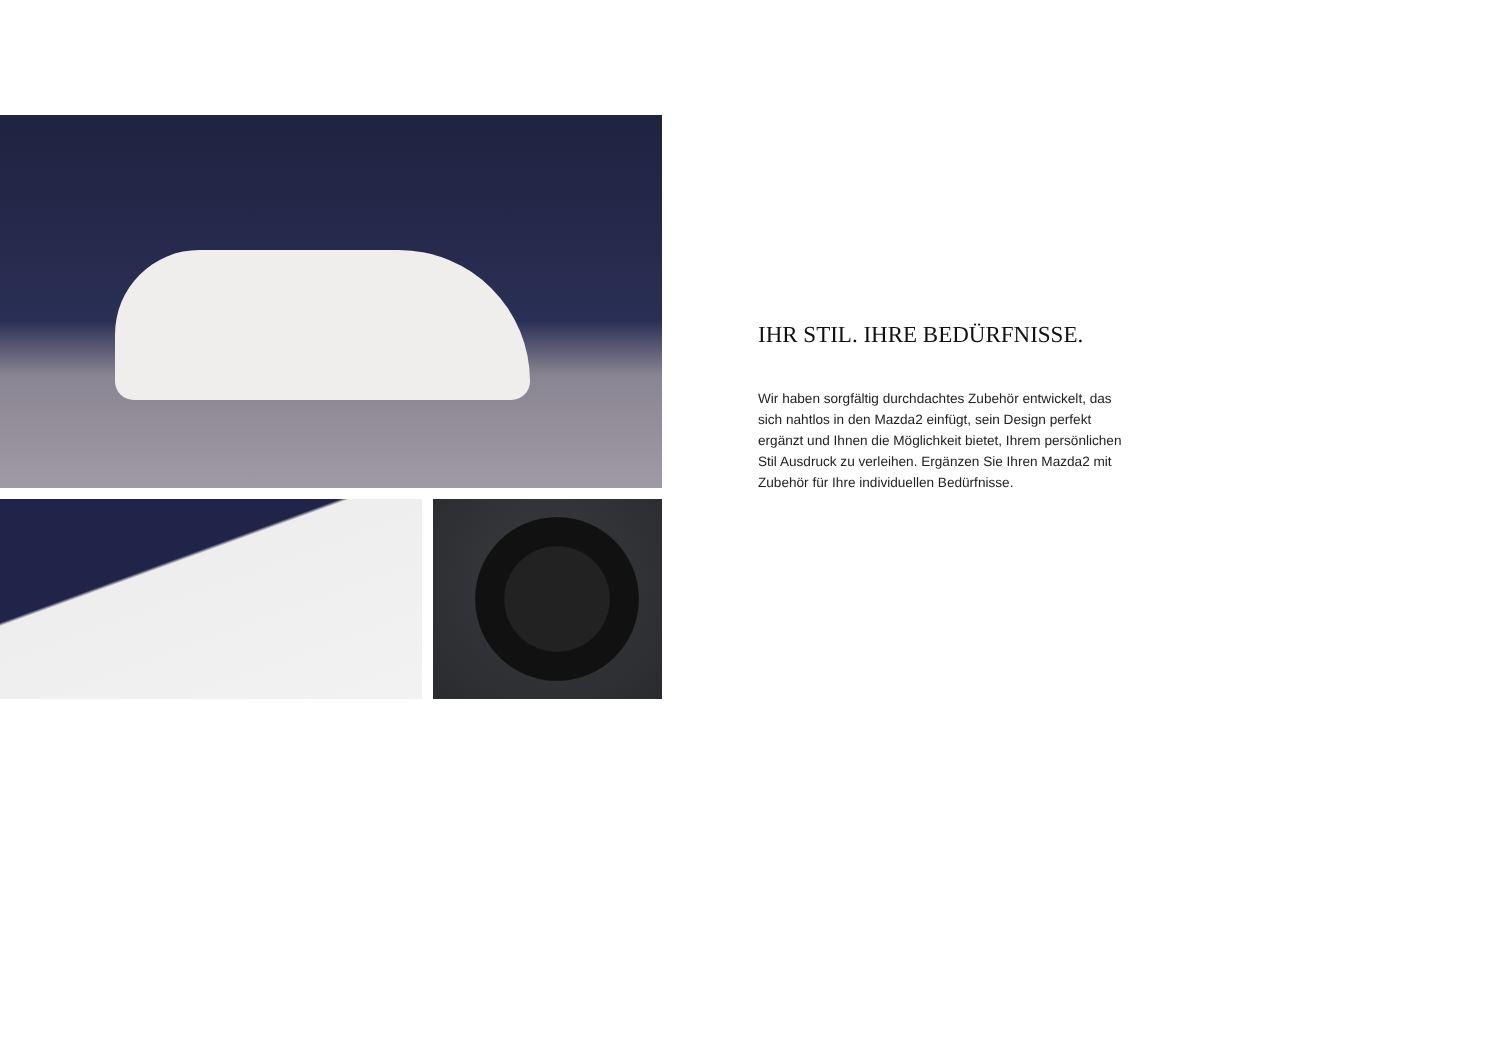IHR STIL. IHRE BEDÜRFNISSE.
Wir haben sorgfältig durchdachtes Zubehör entwickelt, das sich nahtlos in den Mazda2 einfügt, sein Design perfekt ergänzt und Ihnen die Möglichkeit bietet, Ihrem persönlichen Stil Ausdruck zu verleihen. Ergänzen Sie Ihren Mazda2 mit Zubehör für Ihre individuellen Bedürfnisse.